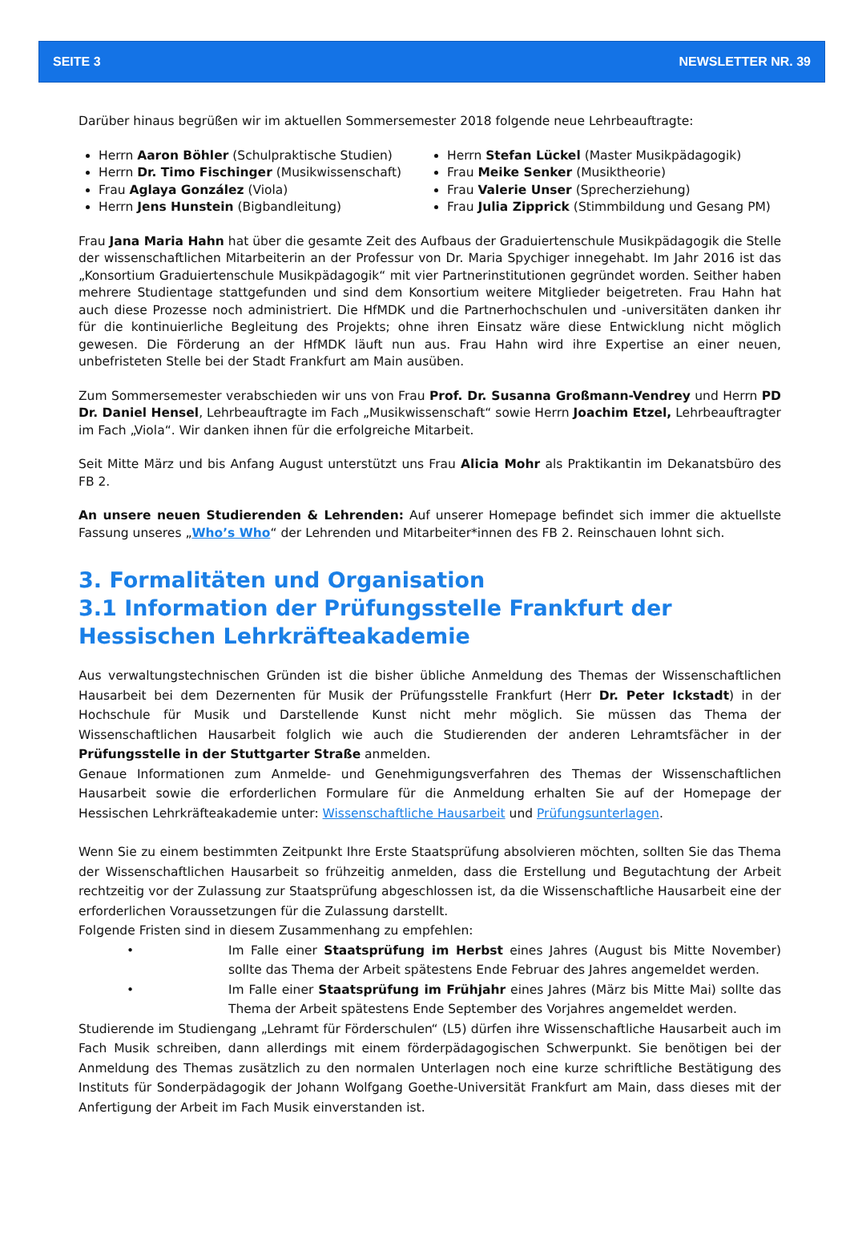SEITE 3 NEWSLETTER NR. 39
Darüber hinaus begrüßen wir im aktuellen Sommersemester 2018 folgende neue Lehrbeauftragte:
Herrn Aaron Böhler (Schulpraktische Studien)
Herrn Dr. Timo Fischinger (Musikwissenschaft)
Frau Aglaya González (Viola)
Herrn Jens Hunstein (Bigbandleitung)
Herrn Stefan Lückel (Master Musikpädagogik)
Frau Meike Senker (Musiktheorie)
Frau Valerie Unser (Sprecherziehung)
Frau Julia Zipprick (Stimmbildung und Gesang PM)
Frau Jana Maria Hahn hat über die gesamte Zeit des Aufbaus der Graduiertenschule Musikpädagogik die Stelle der wissenschaftlichen Mitarbeiterin an der Professur von Dr. Maria Spychiger innegehabt. Im Jahr 2016 ist das „Konsortium Graduiertenschule Musikpädagogik“ mit vier Partnerinstitutionen gegründet worden. Seither haben mehrere Studientage stattgefunden und sind dem Konsortium weitere Mitglieder beigetreten. Frau Hahn hat auch diese Prozesse noch administriert. Die HfMDK und die Partnerhochschulen und -universitäten danken ihr für die kontinuierliche Begleitung des Projekts; ohne ihren Einsatz wäre diese Entwicklung nicht möglich gewesen. Die Förderung an der HfMDK läuft nun aus. Frau Hahn wird ihre Expertise an einer neuen, unbefristeten Stelle bei der Stadt Frankfurt am Main ausüben.
Zum Sommersemester verabschieden wir uns von Frau Prof. Dr. Susanna Großmann-Vendrey und Herrn PD Dr. Daniel Hensel, Lehrbeauftragte im Fach „Musikwissenschaft“ sowie Herrn Joachim Etzel, Lehrbeauftragter im Fach „Viola“. Wir danken ihnen für die erfolgreiche Mitarbeit.
Seit Mitte März und bis Anfang August unterstützt uns Frau Alicia Mohr als Praktikantin im Dekanatsbüro des FB 2.
An unsere neuen Studierenden & Lehrenden: Auf unserer Homepage befindet sich immer die aktuellste Fassung unseres „Who’s Who“ der Lehrenden und Mitarbeiter*innen des FB 2. Reinschauen lohnt sich.
3. Formalitäten und Organisation
3.1 Information der Prüfungsstelle Frankfurt der Hessischen Lehrkräfteakademie
Aus verwaltungstechnischen Gründen ist die bisher übliche Anmeldung des Themas der Wissenschaftlichen Hausarbeit bei dem Dezernenten für Musik der Prüfungsstelle Frankfurt (Herr Dr. Peter Ickstadt) in der Hochschule für Musik und Darstellende Kunst nicht mehr möglich. Sie müssen das Thema der Wissenschaftlichen Hausarbeit folglich wie auch die Studierenden der anderen Lehramtsfächer in der Prüfungsstelle in der Stuttgarter Straße anmelden.
Genaue Informationen zum Anmelde- und Genehmigungsverfahren des Themas der Wissenschaftlichen Hausarbeit sowie die erforderlichen Formulare für die Anmeldung erhalten Sie auf der Homepage der Hessischen Lehrkräfteakademie unter: Wissenschaftliche Hausarbeit und Prüfungsunterlagen.
Wenn Sie zu einem bestimmten Zeitpunkt Ihre Erste Staatsprüfung absolvieren möchten, sollten Sie das Thema der Wissenschaftlichen Hausarbeit so frühzeitig anmelden, dass die Erstellung und Begutachtung der Arbeit rechtzeitig vor der Zulassung zur Staatsprüfung abgeschlossen ist, da die Wissenschaftliche Hausarbeit eine der erforderlichen Voraussetzungen für die Zulassung darstellt.
Folgende Fristen sind in diesem Zusammenhang zu empfehlen:
• Im Falle einer Staatsprüfung im Herbst eines Jahres (August bis Mitte November) sollte das Thema der Arbeit spätestens Ende Februar des Jahres angemeldet werden.
• Im Falle einer Staatsprüfung im Frühjahr eines Jahres (März bis Mitte Mai) sollte das Thema der Arbeit spätestens Ende September des Vorjahres angemeldet werden.
Studierende im Studiengang „Lehramt für Förderschulen“ (L5) dürfen ihre Wissenschaftliche Hausarbeit auch im Fach Musik schreiben, dann allerdings mit einem förderpädagogischen Schwerpunkt. Sie benötigen bei der Anmeldung des Themas zusätzlich zu den normalen Unterlagen noch eine kurze schriftliche Bestätigung des Instituts für Sonderpädagogik der Johann Wolfgang Goethe-Universität Frankfurt am Main, dass dieses mit der Anfertigung der Arbeit im Fach Musik einverstanden ist.